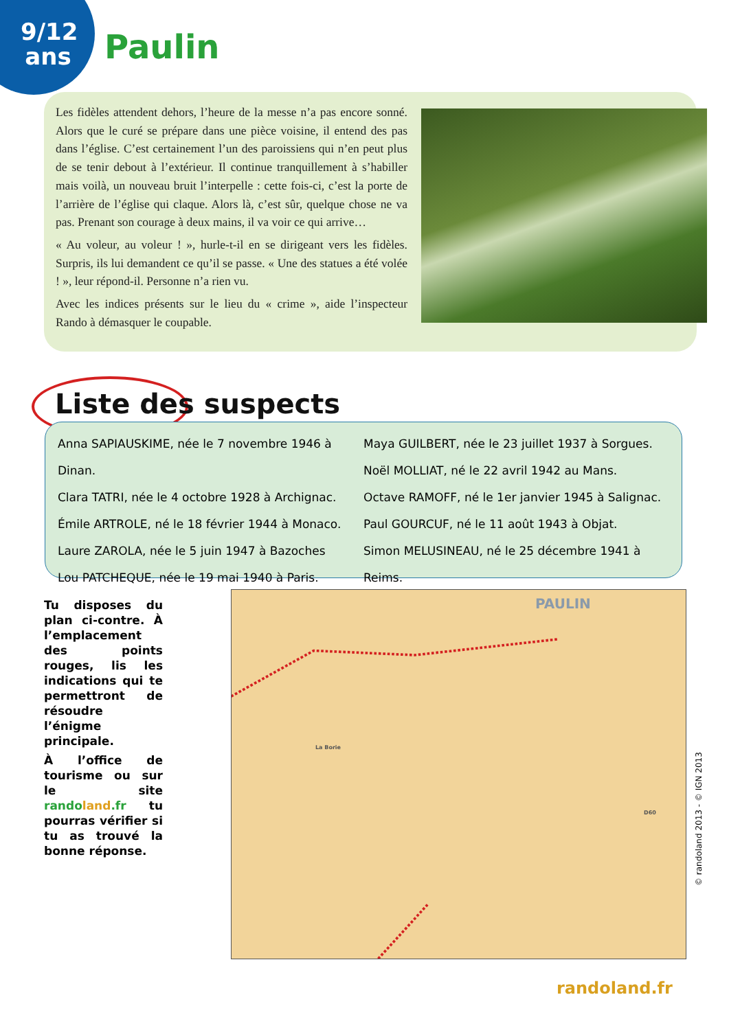9/12 ans
Paulin
Les fidèles attendent dehors, l’heure de la messe n’a pas encore sonné. Alors que le curé se prépare dans une pièce voisine, il entend des pas dans l’église. C’est certainement l’un des paroissiens qui n’en peut plus de se tenir debout à l’extérieur. Il continue tranquillement à s’habiller mais voilà, un nouveau bruit l’interpelle : cette fois-ci, c’est la porte de l’arrière de l’église qui claque. Alors là, c’est sûr, quelque chose ne va pas. Prenant son courage à deux mains, il va voir ce qui arrive…
« Au voleur, au voleur ! », hurle-t-il en se dirigeant vers les fidèles. Surpris, ils lui demandent ce qu’il se passe. « Une des statues a été volée ! », leur répond-il. Personne n’a rien vu.
Avec les indices présents sur le lieu du « crime », aide l’inspecteur Rando à démasquer le coupable.
Liste des suspects
Anna SAPIAUSKIME, née le 7 novembre 1946 à Dinan.
Clara TATRI, née le 4 octobre 1928 à Archignac.
Émile ARTROLE, né le 18 février 1944 à Monaco.
Laure ZAROLA, née le 5 juin 1947 à Bazoches
Lou PATCHEQUE, née le 19 mai 1940 à Paris.
Maya GUILBERT, née le 23 juillet 1937 à Sorgues.
Noël MOLLIAT, né le 22 avril 1942 au Mans.
Octave RAMOFF, né le 1er janvier 1945 à Salignac.
Paul GOURCUF, né le 11 août 1943 à Objat.
Simon MELUSINEAU, né le 25 décembre 1941 à Reims.
Tu disposes du plan ci-contre. À l’emplacement des points rouges, lis les indications qui te permettront de résoudre l’énigme principale.
À l’office de tourisme ou sur le site rando land.fr tu pourras vérifier si tu as trouvé la bonne réponse.
PAULIN
La Borie
D60
© randoland 2013 - © IGN 2013
randoland.fr